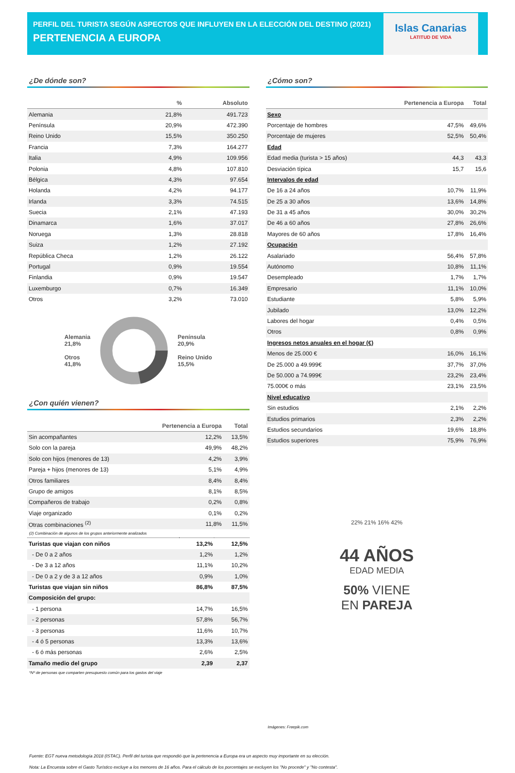PERFIL DEL TURISTA SEGÚN ASPECTOS QUE INFLUYEN EN LA ELECCIÓN DEL DESTINO (2021)
PERTENENCIA A EUROPA
Islas Canarias
LATITUD DE VIDA
¿De dónde son?
| | % | Absoluto |
| --- | --- | --- |
| Alemania | 21,8% | 491.723 |
| Península | 20,9% | 472.390 |
| Reino Unido | 15,5% | 350.250 |
| Francia | 7,3% | 164.277 |
| Italia | 4,9% | 109.956 |
| Polonia | 4,8% | 107.810 |
| Bélgica | 4,3% | 97.654 |
| Holanda | 4,2% | 94.177 |
| Irlanda | 3,3% | 74.515 |
| Suecia | 2,1% | 47.193 |
| Dinamarca | 1,6% | 37.017 |
| Noruega | 1,3% | 28.818 |
| Suiza | 1,2% | 27.192 |
| República Checa | 1,2% | 26.122 |
| Portugal | 0,9% | 19.554 |
| Finlandia | 0,9% | 19.547 |
| Luxemburgo | 0,7% | 16.349 |
| Otros | 3,2% | 73.010 |
Alemania
21,8%
Otros
41,8%
Península
20,9%
Reino Unido
15,5%
¿Con quién vienen?
| | Pertenencia a Europa | Total |
| --- | --- | --- |
| Sin acompañantes | 12,2% | 13,5% |
| Solo con la pareja | 49,9% | 48,2% |
| Solo con hijos (menores de 13) | 4,2% | 3,9% |
| Pareja + hijos (menores de 13) | 5,1% | 4,9% |
| Otros familiares | 8,4% | 8,4% |
| Grupo de amigos | 8,1% | 8,5% |
| Compañeros de trabajo | 0,2% | 0,8% |
| Viaje organizado | 0,1% | 0,2% |
| Otras combinaciones <sup>(2)</sup> | 11,8% | 11,5% |
(2) Combinación de algunos de los grupos anteriormente analizados
| Turistas que viajan con niños | 13,2% | 12,5% |
| - De 0 a 2 años | 1,2% | 1,2% |
| - De 3 a 12 años | 11,1% | 10,2% |
| - De 0 a 2 y de 3 a 12 años | 0,9% | 1,0% |
| Turistas que viajan sin niños | 86,8% | 87,5% |
| Composición del grupo: | | |
| - 1 persona | 14,7% | 16,5% |
| - 2 personas | 57,8% | 56,7% |
| - 3 personas | 11,6% | 10,7% |
| - 4 ó 5 personas | 13,3% | 13,6% |
| - 6 ó más personas | 2,6% | 2,5% |
| Tamaño medio del grupo | 2,39 | 2,37 |
*Nº de personas que comparten presupuesto común para los gastos del viaje
¿Cómo son?
| | Pertenencia a Europa | Total |
| --- | --- | --- |
| Sexo | | |
| Porcentaje de hombres | 47,5% | 49,6% |
| Porcentaje de mujeres | 52,5% | 50,4% |
| Edad | | |
| Edad media (turista > 15 años) | 44,3 | 43,3 |
| Desviación típica | 15,7 | 15,6 |
| Intervalos de edad | | |
| De 16 a 24 años | 10,7% | 11,9% |
| De 25 a 30 años | 13,6% | 14,8% |
| De 31 a 45 años | 30,0% | 30,2% |
| De 46 a 60 años | 27,8% | 26,6% |
| Mayores de 60 años | 17,8% | 16,4% |
| Ocupación | | |
| Asalariado | 56,4% | 57,8% |
| Autónomo | 10,8% | 11,1% |
| Desempleado | 1,7% | 1,7% |
| Empresario | 11,1% | 10,0% |
| Estudiante | 5,8% | 5,9% |
| Jubilado | 13,0% | 12,2% |
| Labores del hogar | 0,4% | 0,5% |
| Otros | 0,8% | 0,9% |
| Ingresos netos anuales en el hogar (€) | | |
| Menos de 25.000 € | 16,0% | 16,1% |
| De 25.000 a 49.999€ | 37,7% | 37,0% |
| De 50.000 a 74.999€ | 23,2% | 23,4% |
| 75.000€ o más | 23,1% | 23,5% |
| Nivel educativo | | |
| Sin estudios | 2,1% | 2,2% |
| Estudios primarios | 2,3% | 2,2% |
| Estudios secundarios | 19,6% | 18,8% |
| Estudios superiores | 75,9% | 76,9% |
22% 21% 16% 42%
44 AÑOS
EDAD MEDIA
50% VIENE
EN PAREJA
Imágenes: Freepik.com
Fuente: EGT nueva metodología 2018 (ISTAC). Perfil del turista que respondió que la pertenencia a Europa era un aspecto muy importante en su elección.
Nota: La Encuesta sobre el Gasto Turístico excluye a los menores de 16 años. Para el cálculo de los porcentajes se excluyen los "No procede" y "No contesta".